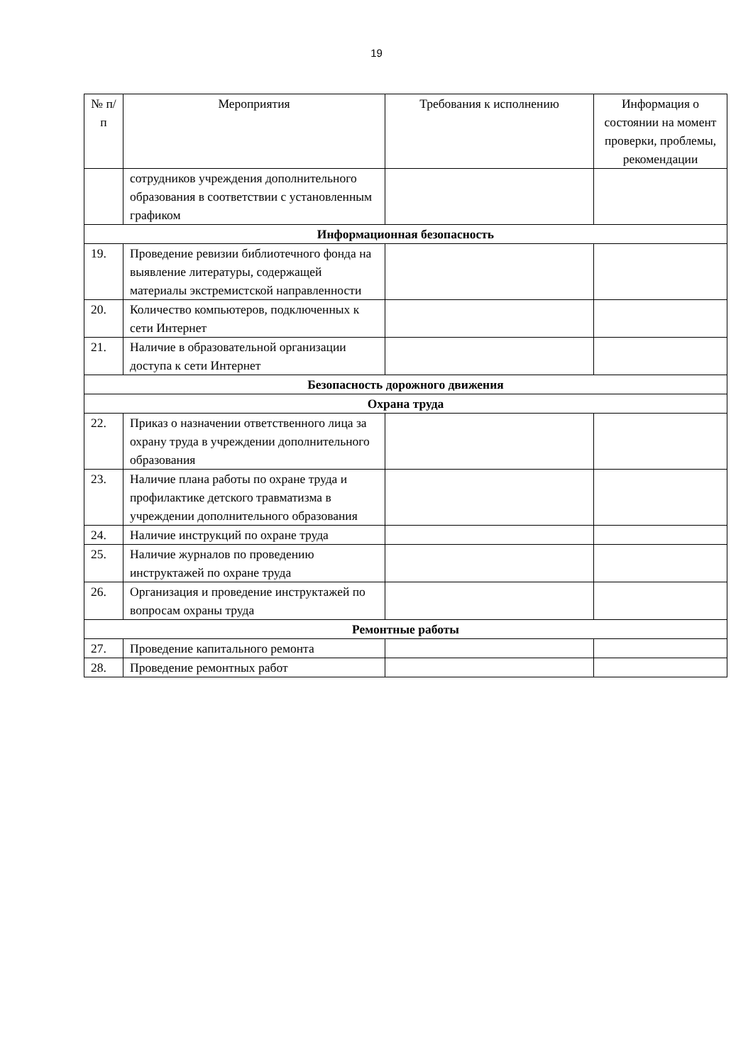19
| № п/п | Мероприятия | Требования к исполнению | Информация о состоянии на момент проверки, проблемы, рекомендации |
| --- | --- | --- | --- |
| | сотрудников учреждения дополнительного образования в соответствии с установленным графиком | | |
| Информационная безопасность | | | |
| 19. | Проведение ревизии библиотечного фонда на выявление литературы, содержащей материалы экстремистской направленности | | |
| 20. | Количество компьютеров, подключенных к сети Интернет | | |
| 21. | Наличие в образовательной организации доступа к сети Интернет | | |
| Безопасность дорожного движения | | | |
| Охрана труда | | | |
| 22. | Приказ о назначении ответственного лица за охрану труда в учреждении дополнительного образования | | |
| 23. | Наличие плана работы по охране труда и профилактике детского травматизма в учреждении дополнительного образования | | |
| 24. | Наличие инструкций по охране труда | | |
| 25. | Наличие журналов по проведению инструктажей по охране труда | | |
| 26. | Организация и проведение инструктажей по вопросам охраны труда | | |
| Ремонтные работы | | | |
| 27. | Проведение капитального ремонта | | |
| 28. | Проведение ремонтных работ | | |